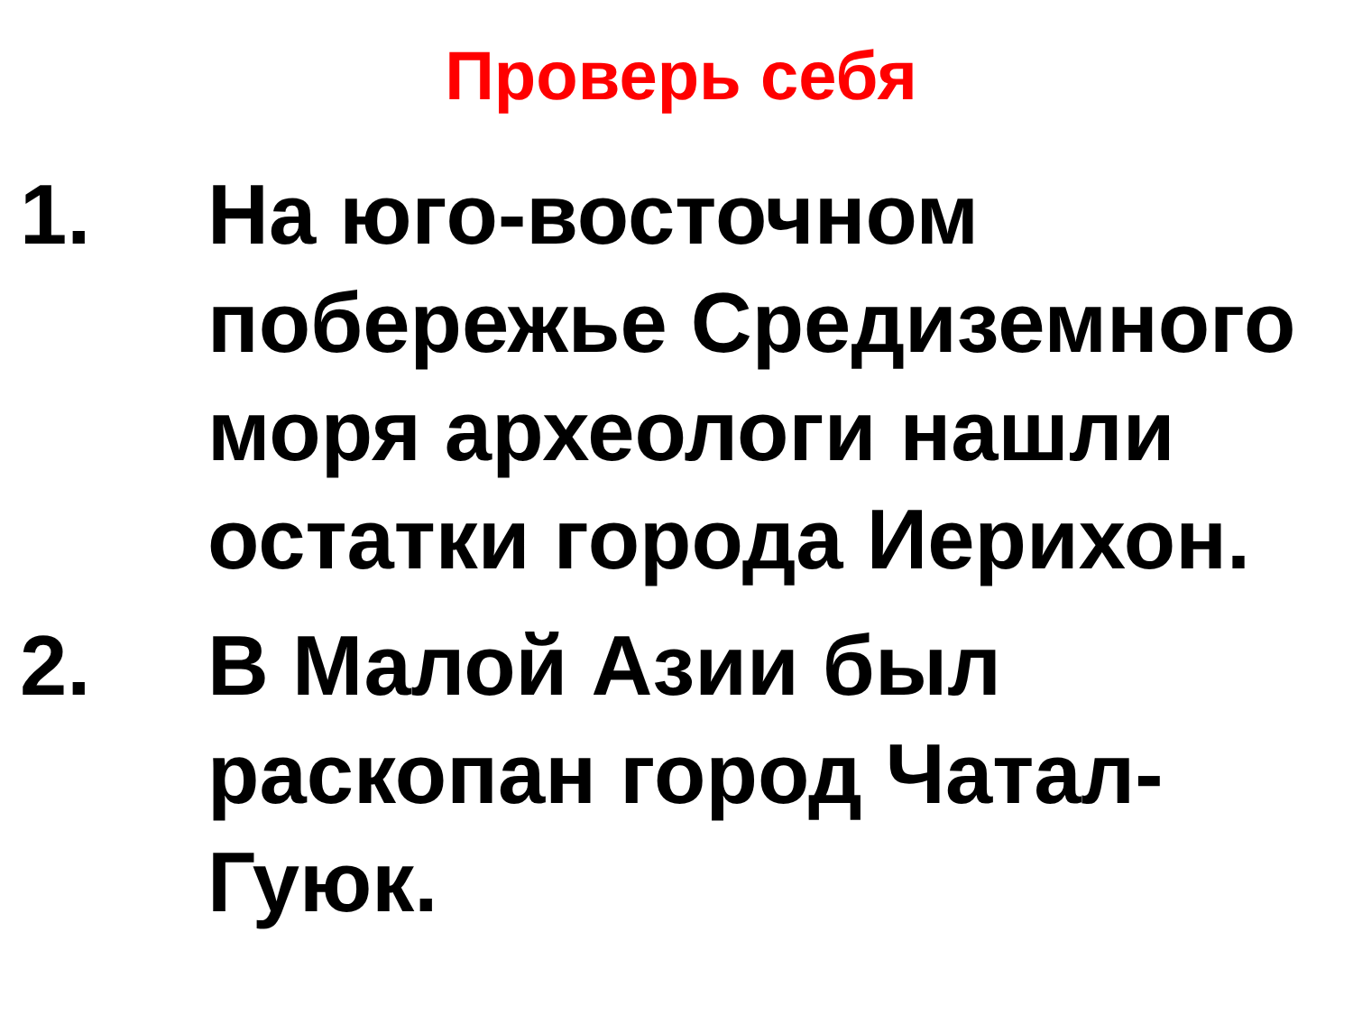Проверь себя
1. На юго-восточном побережье Средиземного моря археологи нашли остатки города Иерихон.
2. В Малой Азии был раскопан город Чатал-Гуюк.